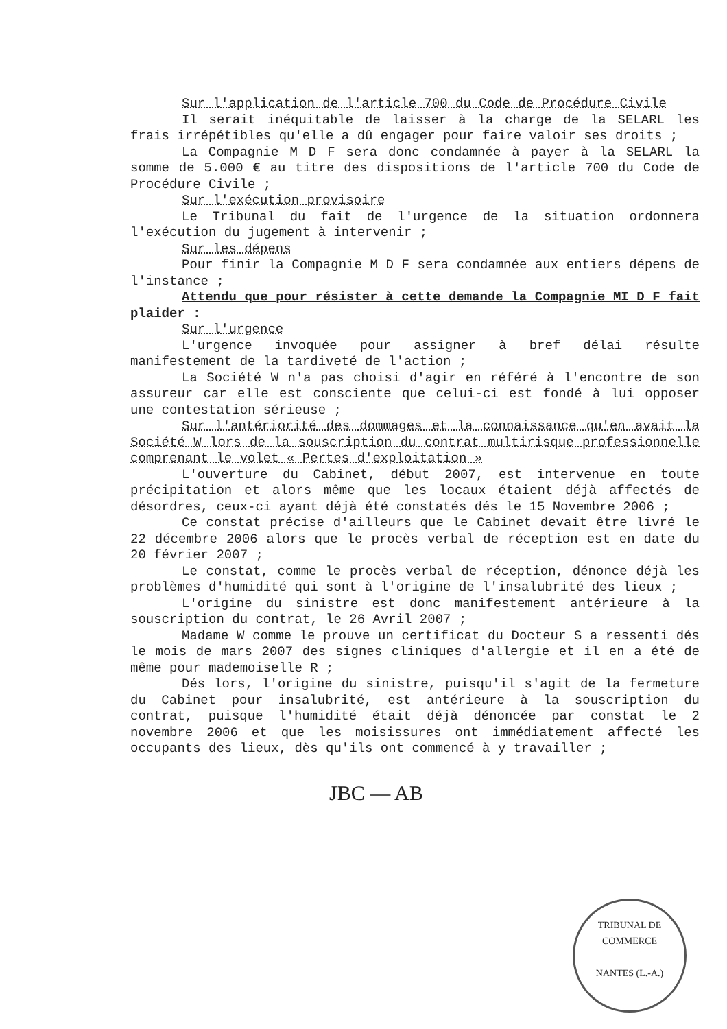Sur l'application de l'article 700 du Code de Procédure Civile
Il serait inéquitable de laisser à la charge de la SELARL les frais irrépétibles qu'elle a dû engager pour faire valoir ses droits ;
La Compagnie M D F sera donc condamnée à payer à la SELARL la somme de 5.000 € au titre des dispositions de l'article 700 du Code de Procédure Civile ;
Sur l'exécution provisoire
Le Tribunal du fait de l'urgence de la situation ordonnera l'exécution du jugement à intervenir ;
Sur les dépens
Pour finir la Compagnie M D F sera condamnée aux entiers dépens de l'instance ;
Attendu que pour résister à cette demande la Compagnie MI D F fait plaider :
Sur l'urgence
L'urgence invoquée pour assigner à bref délai résulte manifestement de la tardiveté de l'action ;
La Société W n'a pas choisi d'agir en référé à l'encontre de son assureur car elle est consciente que celui-ci est fondé à lui opposer une contestation sérieuse ;
Sur l'antériorité des dommages et la connaissance qu'en avait la Société W lors de la souscription du contrat multirisque professionnelle comprenant le volet « Pertes d'exploitation »
L'ouverture du Cabinet, début 2007, est intervenue en toute précipitation et alors même que les locaux étaient déjà affectés de désordres, ceux-ci ayant déjà été constatés dés le 15 Novembre 2006 ;
Ce constat précise d'ailleurs que le Cabinet devait être livré le 22 décembre 2006 alors que le procès verbal de réception est en date du 20 février 2007 ;
Le constat, comme le procès verbal de réception, dénonce déjà les problèmes d'humidité qui sont à l'origine de l'insalubrité des lieux ;
L'origine du sinistre est donc manifestement antérieure à la souscription du contrat, le 26 Avril 2007 ;
Madame W comme le prouve un certificat du Docteur S a ressenti dés le mois de mars 2007 des signes cliniques d'allergie et il en a été de même pour mademoiselle R ;
Dés lors, l'origine du sinistre, puisqu'il s'agit de la fermeture du Cabinet pour insalubrité, est antérieure à la souscription du contrat, puisque l'humidité était déjà dénoncée par constat le 2 novembre 2006 et que les moisissures ont immédiatement affecté les occupants des lieux, dès qu'ils ont commencé à y travailler ;
JBC — AB
TRIBUNAL DE COMMERCE
NANTES (L.-A.)